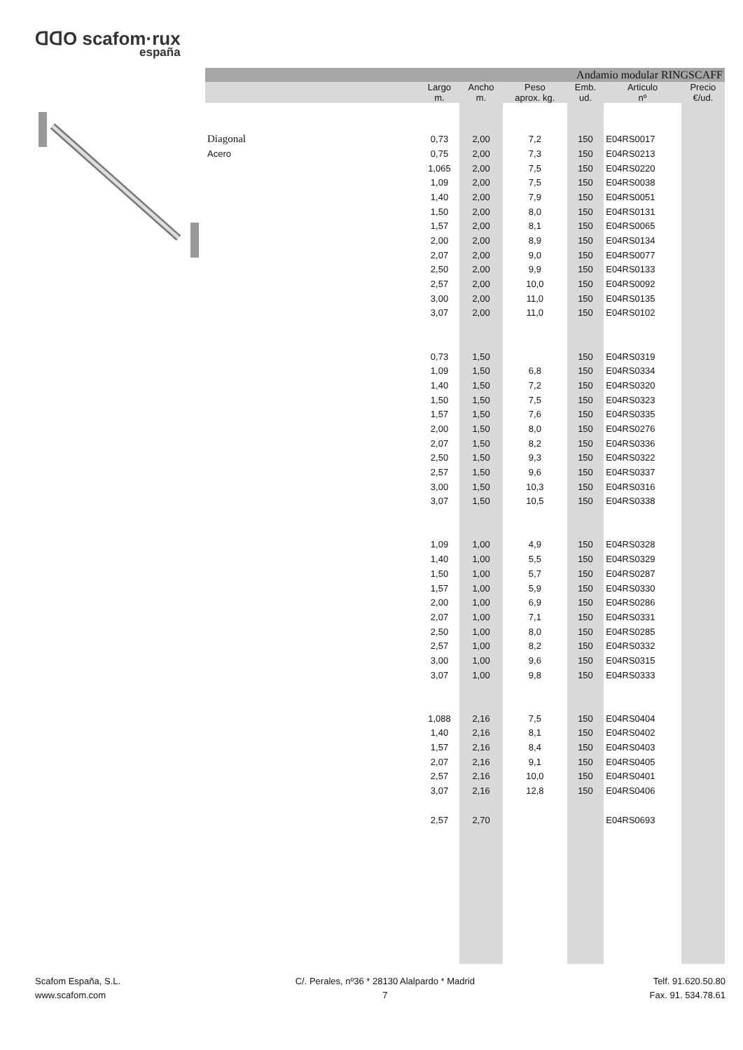ᗡᗡO scafom·rux
españa
| Andamio modular RINGSCAFF | | | | | | |
| | Largo m. | Ancho m. | Peso aprox. kg. | Emb. ud. | Articulo nº | Precio €/ud. |
| Diagonal | 0,73 | 2,00 | 7,2 | 150 | E04RS0017 | |
| Acero | 0,75 | 2,00 | 7,3 | 150 | E04RS0213 | |
| | 1,065 | 2,00 | 7,5 | 150 | E04RS0220 | |
| | 1,09 | 2,00 | 7,5 | 150 | E04RS0038 | |
| | 1,40 | 2,00 | 7,9 | 150 | E04RS0051 | |
| | 1,50 | 2,00 | 8,0 | 150 | E04RS0131 | |
| | 1,57 | 2,00 | 8,1 | 150 | E04RS0065 | |
| | 2,00 | 2,00 | 8,9 | 150 | E04RS0134 | |
| | 2,07 | 2,00 | 9,0 | 150 | E04RS0077 | |
| | 2,50 | 2,00 | 9,9 | 150 | E04RS0133 | |
| | 2,57 | 2,00 | 10,0 | 150 | E04RS0092 | |
| | 3,00 | 2,00 | 11,0 | 150 | E04RS0135 | |
| | 3,07 | 2,00 | 11,0 | 150 | E04RS0102 | |
| | 0,73 | 1,50 | | 150 | E04RS0319 | |
| | 1,09 | 1,50 | 6,8 | 150 | E04RS0334 | |
| | 1,40 | 1,50 | 7,2 | 150 | E04RS0320 | |
| | 1,50 | 1,50 | 7,5 | 150 | E04RS0323 | |
| | 1,57 | 1,50 | 7,6 | 150 | E04RS0335 | |
| | 2,00 | 1,50 | 8,0 | 150 | E04RS0276 | |
| | 2,07 | 1,50 | 8,2 | 150 | E04RS0336 | |
| | 2,50 | 1,50 | 9,3 | 150 | E04RS0322 | |
| | 2,57 | 1,50 | 9,6 | 150 | E04RS0337 | |
| | 3,00 | 1,50 | 10,3 | 150 | E04RS0316 | |
| | 3,07 | 1,50 | 10,5 | 150 | E04RS0338 | |
| | 1,09 | 1,00 | 4,9 | 150 | E04RS0328 | |
| | 1,40 | 1,00 | 5,5 | 150 | E04RS0329 | |
| | 1,50 | 1,00 | 5,7 | 150 | E04RS0287 | |
| | 1,57 | 1,00 | 5,9 | 150 | E04RS0330 | |
| | 2,00 | 1,00 | 6,9 | 150 | E04RS0286 | |
| | 2,07 | 1,00 | 7,1 | 150 | E04RS0331 | |
| | 2,50 | 1,00 | 8,0 | 150 | E04RS0285 | |
| | 2,57 | 1,00 | 8,2 | 150 | E04RS0332 | |
| | 3,00 | 1,00 | 9,6 | 150 | E04RS0315 | |
| | 3,07 | 1,00 | 9,8 | 150 | E04RS0333 | |
| | 1,088 | 2,16 | 7,5 | 150 | E04RS0404 | |
| | 1,40 | 2,16 | 8,1 | 150 | E04RS0402 | |
| | 1,57 | 2,16 | 8,4 | 150 | E04RS0403 | |
| | 2,07 | 2,16 | 9,1 | 150 | E04RS0405 | |
| | 2,57 | 2,16 | 10,0 | 150 | E04RS0401 | |
| | 3,07 | 2,16 | 12,8 | 150 | E04RS0406 | |
| | 2,57 | 2,70 | | | E04RS0693 | |
Scafom España, S.L.
www.scafom.com
C/. Perales, nº36 * 28130 Alalpardo * Madrid
7
Telf. 91.620.50.80
Fax. 91. 534.78.61